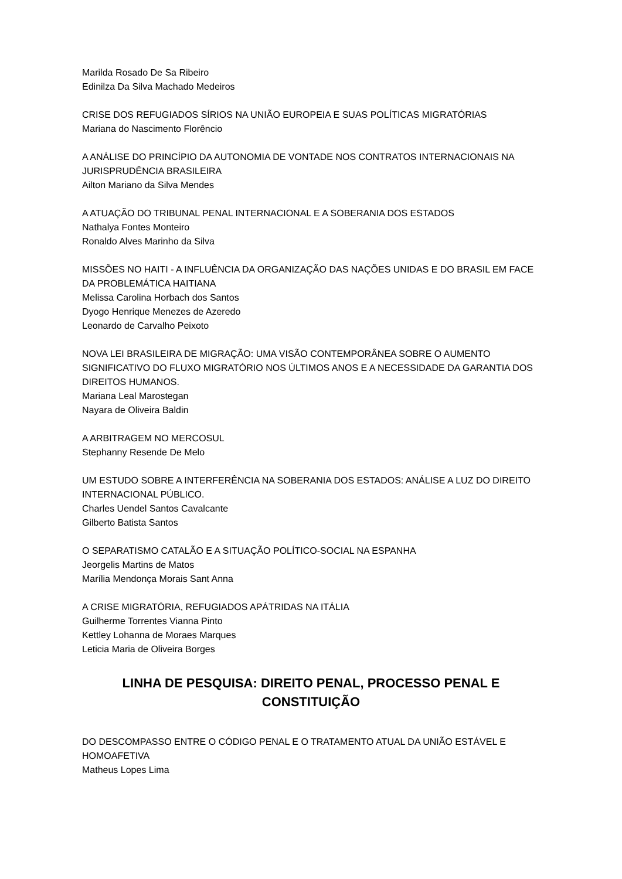Marilda Rosado De Sa Ribeiro
Edinilza Da Silva Machado Medeiros
CRISE DOS REFUGIADOS SÍRIOS NA UNIÃO EUROPEIA E SUAS POLÍTICAS MIGRATÓRIAS
Mariana do Nascimento Florêncio
A ANÁLISE DO PRINCÍPIO DA AUTONOMIA DE VONTADE NOS CONTRATOS INTERNACIONAIS NA JURISPRUDÊNCIA BRASILEIRA
Ailton Mariano da Silva Mendes
A ATUAÇÃO DO TRIBUNAL PENAL INTERNACIONAL E A SOBERANIA DOS ESTADOS
Nathalya Fontes Monteiro
Ronaldo Alves Marinho da Silva
MISSÕES NO HAITI - A INFLUÊNCIA DA ORGANIZAÇÃO DAS NAÇÕES UNIDAS E DO BRASIL EM FACE DA PROBLEMÁTICA HAITIANA
Melissa Carolina Horbach dos Santos
Dyogo Henrique Menezes de Azeredo
Leonardo de Carvalho Peixoto
NOVA LEI BRASILEIRA DE MIGRAÇÃO: UMA VISÃO CONTEMPORÂNEA SOBRE O AUMENTO SIGNIFICATIVO DO FLUXO MIGRATÓRIO NOS ÚLTIMOS ANOS E A NECESSIDADE DA GARANTIA DOS DIREITOS HUMANOS.
Mariana Leal Marostegan
Nayara de Oliveira Baldin
A ARBITRAGEM NO MERCOSUL
Stephanny Resende De Melo
UM ESTUDO SOBRE A INTERFERÊNCIA NA SOBERANIA DOS ESTADOS: ANÁLISE A LUZ DO DIREITO INTERNACIONAL PÚBLICO.
Charles Uendel Santos Cavalcante
Gilberto Batista Santos
O SEPARATISMO CATALÃO E A SITUAÇÃO POLÍTICO-SOCIAL NA ESPANHA
Jeorgelis Martins de Matos
Marília Mendonça Morais Sant Anna
A CRISE MIGRATÓRIA, REFUGIADOS APÁTRIDAS NA ITÁLIA
Guilherme Torrentes Vianna Pinto
Kettley Lohanna de Moraes Marques
Leticia Maria de Oliveira Borges
LINHA DE PESQUISA: DIREITO PENAL, PROCESSO PENAL E CONSTITUIÇÃO
DO DESCOMPASSO ENTRE O CÓDIGO PENAL E O TRATAMENTO ATUAL DA UNIÃO ESTÁVEL E HOMOAFETIVA
Matheus Lopes Lima